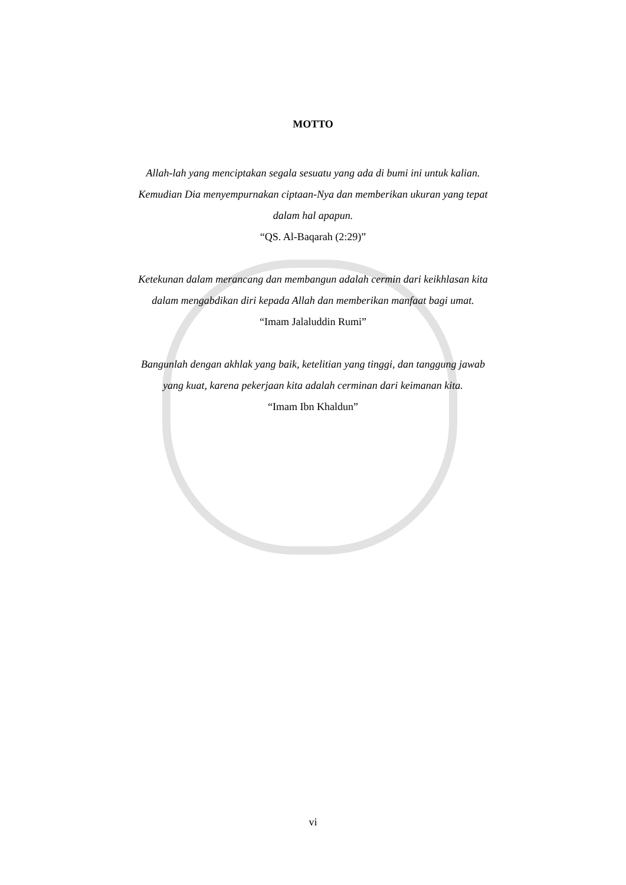MOTTO
Allah-lah yang menciptakan segala sesuatu yang ada di bumi ini untuk kalian.
Kemudian Dia menyempurnakan ciptaan-Nya dan memberikan ukuran yang tepat
dalam hal apapun.
“QS. Al-Baqarah (2:29)”
Ketekunan dalam merancang dan membangun adalah cermin dari keikhlasan kita
dalam mengabdikan diri kepada Allah dan memberikan manfaat bagi umat.
“Imam Jalaluddin Rumi”
Bangunlah dengan akhlak yang baik, ketelitian yang tinggi, dan tanggung jawab
yang kuat, karena pekerjaan kita adalah cerminan dari keimanan kita.
“Imam Ibn Khaldun”
vi